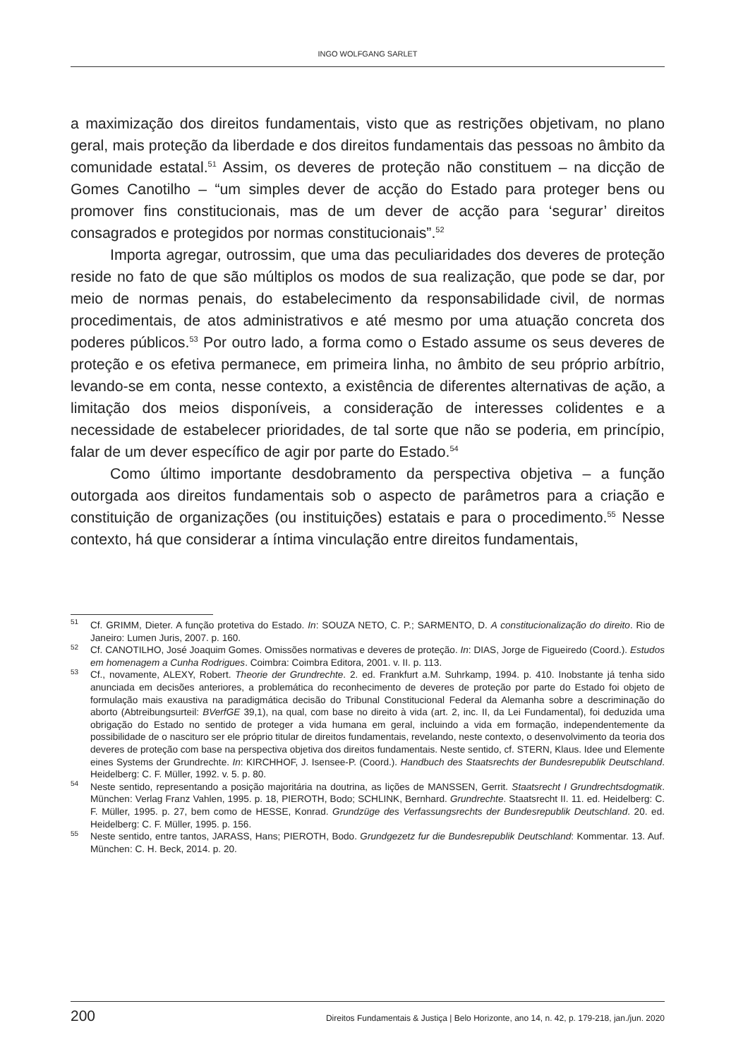INGO WOLFGANG SARLET
a maximização dos direitos fundamentais, visto que as restrições objetivam, no plano geral, mais proteção da liberdade e dos direitos fundamentais das pessoas no âmbito da comunidade estatal.<sup>51</sup> Assim, os deveres de proteção não constituem – na dicção de Gomes Canotilho – “um simples dever de acção do Estado para proteger bens ou promover fins constitucionais, mas de um dever de acção para ‘segurar’ direitos consagrados e protegidos por normas constitucionais”.<sup>52</sup>
Importa agregar, outrossim, que uma das peculiaridades dos deveres de proteção reside no fato de que são múltiplos os modos de sua realização, que pode se dar, por meio de normas penais, do estabelecimento da responsabilidade civil, de normas procedimentais, de atos administrativos e até mesmo por uma atuação concreta dos poderes públicos.<sup>53</sup> Por outro lado, a forma como o Estado assume os seus deveres de proteção e os efetiva permanece, em primeira linha, no âmbito de seu próprio arbítrio, levando-se em conta, nesse contexto, a existência de diferentes alternativas de ação, a limitação dos meios disponíveis, a consideração de interesses colidentes e a necessidade de estabelecer prioridades, de tal sorte que não se poderia, em princípio, falar de um dever específico de agir por parte do Estado.<sup>54</sup>
Como último importante desdobramento da perspectiva objetiva – a função outorgada aos direitos fundamentais sob o aspecto de parâmetros para a criação e constituição de organizações (ou instituições) estatais e para o procedimento.<sup>55</sup> Nesse contexto, há que considerar a íntima vinculação entre direitos fundamentais,
<sup>51</sup> Cf. GRIMM, Dieter. A função protetiva do Estado. In: SOUZA NETO, C. P.; SARMENTO, D. A constitucionalização do direito. Rio de Janeiro: Lumen Juris, 2007. p. 160.
<sup>52</sup> Cf. CANOTILHO, José Joaquim Gomes. Omissões normativas e deveres de proteção. In: DIAS, Jorge de Figueiredo (Coord.). Estudos em homenagem a Cunha Rodrigues. Coimbra: Coimbra Editora, 2001. v. II. p. 113.
<sup>53</sup> Cf., novamente, ALEXY, Robert. Theorie der Grundrechte. 2. ed. Frankfurt a.M. Suhrkamp, 1994. p. 410. Inobstante já tenha sido anunciada em decisões anteriores, a problemática do reconhecimento de deveres de proteção por parte do Estado foi objeto de formulação mais exaustiva na paradigmática decisão do Tribunal Constitucional Federal da Alemanha sobre a descriminação do aborto (Abtreibungsurteil: BVerfGE 39,1), na qual, com base no direito à vida (art. 2, inc. II, da Lei Fundamental), foi deduzida uma obrigação do Estado no sentido de proteger a vida humana em geral, incluindo a vida em formação, independentemente da possibilidade de o nascituro ser ele próprio titular de direitos fundamentais, revelando, neste contexto, o desenvolvimento da teoria dos deveres de proteção com base na perspectiva objetiva dos direitos fundamentais. Neste sentido, cf. STERN, Klaus. Idee und Elemente eines Systems der Grundrechte. In: KIRCHHOF, J. Isensee-P. (Coord.). Handbuch des Staatsrechts der Bundesrepublik Deutschland. Heidelberg: C. F. Müller, 1992. v. 5. p. 80.
<sup>54</sup> Neste sentido, representando a posição majoritária na doutrina, as lições de MANSSEN, Gerrit. Staatsrecht I Grundrechtsdogmatik. München: Verlag Franz Vahlen, 1995. p. 18, PIEROTH, Bodo; SCHLINK, Bernhard. Grundrechte. Staatsrecht II. 11. ed. Heidelberg: C. F. Müller, 1995. p. 27, bem como de HESSE, Konrad. Grundzüge des Verfassungsrechts der Bundesrepublik Deutschland. 20. ed. Heidelberg: C. F. Müller, 1995. p. 156.
<sup>55</sup> Neste sentido, entre tantos, JARASS, Hans; PIEROTH, Bodo. Grundgezetz fur die Bundesrepublik Deutschland: Kommentar. 13. Auf. München: C. H. Beck, 2014. p. 20.
200 Direitos Fundamentais & Justiça | Belo Horizonte, ano 14, n. 42, p. 179-218, jan./jun. 2020